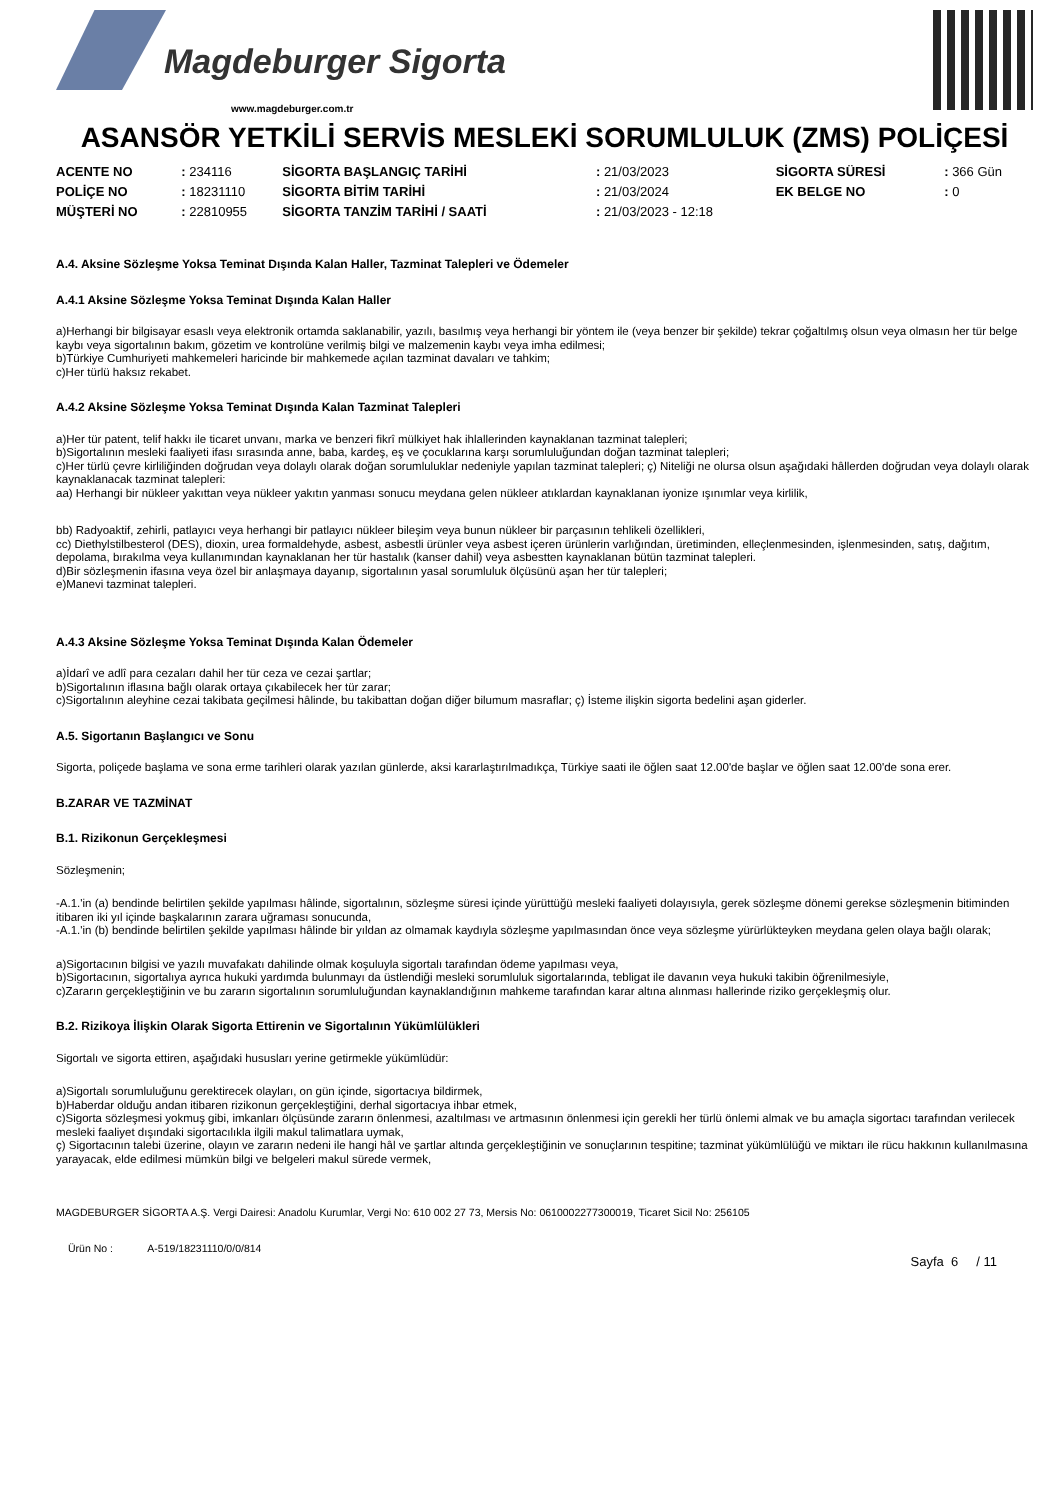Magdeburger Sigorta
www.magdeburger.com.tr
ASANSÖR YETKİLİ SERVİS MESLEKİ SORUMLULUK (ZMS) POLİÇESİ
| ACENTE NO | : 234116 | SİGORTA BAŞLANGIÇ TARİHİ | : 21/03/2023 | SİGORTA SÜRESİ | : 366 Gün |
| POLİÇE NO | : 18231110 | SİGORTA BİTİM TARİHİ | : 21/03/2024 | EK BELGE NO | : 0 |
| MÜŞTERİ NO | : 22810955 | SİGORTA TANZİM TARİHİ / SAATİ | : 21/03/2023 - 12:18 | | |
A.4. Aksine Sözleşme Yoksa Teminat Dışında Kalan Haller, Tazminat Talepleri ve Ödemeler
A.4.1 Aksine Sözleşme Yoksa Teminat Dışında Kalan Haller
a)Herhangi bir bilgisayar esaslı veya elektronik ortamda saklanabilir, yazılı, basılmış veya herhangi bir yöntem ile (veya benzer bir şekilde) tekrar çoğaltılmış olsun veya olmasın her tür belge kaybı veya sigortalının bakım, gözetim ve kontrolüne verilmiş bilgi ve malzemenin kaybı veya imha edilmesi;
b)Türkiye Cumhuriyeti mahkemeleri haricinde bir mahkemede açılan tazminat davaları ve tahkim;
c)Her türlü haksız rekabet.
A.4.2 Aksine Sözleşme Yoksa Teminat Dışında Kalan Tazminat Talepleri
a)Her tür patent, telif hakkı ile ticaret unvanı, marka ve benzeri fikrî mülkiyet hak ihlallerinden kaynaklanan tazminat talepleri;
b)Sigortalının mesleki faaliyeti ifası sırasında anne, baba, kardeş, eş ve çocuklarına karşı sorumluluğundan doğan tazminat talepleri;
c)Her türlü çevre kirliliğinden doğrudan veya dolaylı olarak doğan sorumluluklar nedeniyle yapılan tazminat talepleri; ç) Niteliği ne olursa olsun aşağıdaki hâllerden doğrudan veya dolaylı olarak kaynaklanacak tazminat talepleri:
aa) Herhangi bir nükleer yakıttan veya nükleer yakıtın yanması sonucu meydana gelen nükleer atıklardan kaynaklanan iyonize ışınımlar veya kirlilik,
bb) Radyoaktif, zehirli, patlayıcı veya herhangi bir patlayıcı nükleer bileşim veya bunun nükleer bir parçasının tehlikeli özellikleri,
cc) Diethylstilbesterol (DES), dioxin, urea formaldehyde, asbest, asbestli ürünler veya asbest içeren ürünlerin varlığından, üretiminden, elleçlenmesinden, işlenmesinden, satış, dağıtım, depolama, bırakılma veya kullanımından kaynaklanan her tür hastalık (kanser dahil) veya asbestten kaynaklanan bütün tazminat talepleri.
d)Bir sözleşmenin ifasına veya özel bir anlaşmaya dayanıp, sigortalının yasal sorumluluk ölçüsünü aşan her tür talepleri;
e)Manevi tazminat talepleri.
A.4.3 Aksine Sözleşme Yoksa Teminat Dışında Kalan Ödemeler
a)İdarî ve adlî para cezaları dahil her tür ceza ve cezai şartlar;
b)Sigortalının iflasına bağlı olarak ortaya çıkabilecek her tür zarar;
c)Sigortalının aleyhine cezai takibata geçilmesi hâlinde, bu takibattan doğan diğer bilumum masraflar; ç) İsteme ilişkin sigorta bedelini aşan giderler.
A.5. Sigortanın Başlangıcı ve Sonu
Sigorta, poliçede başlama ve sona erme tarihleri olarak yazılan günlerde, aksi kararlaştırılmadıkça, Türkiye saati ile öğlen saat 12.00'de başlar ve öğlen saat 12.00'de sona erer.
B.ZARAR VE TAZMİNAT
B.1. Rizikonun Gerçekleşmesi
Sözleşmenin;
-A.1.'in (a) bendinde belirtilen şekilde yapılması hâlinde, sigortalının, sözleşme süresi içinde yürüttüğü mesleki faaliyeti dolayısıyla, gerek sözleşme dönemi gerekse sözleşmenin bitiminden itibaren iki yıl içinde başkalarının zarara uğraması sonucunda,
-A.1.'in (b) bendinde belirtilen şekilde yapılması hâlinde bir yıldan az olmamak kaydıyla sözleşme yapılmasından önce veya sözleşme yürürlükteyken meydana gelen olaya bağlı olarak;
a)Sigortacının bilgisi ve yazılı muvafakatı dahilinde olmak koşuluyla sigortalı tarafından ödeme yapılması veya,
b)Sigortacının, sigortalıya ayrıca hukuki yardımda bulunmayı da üstlendiği mesleki sorumluluk sigortalarında, tebligat ile davanın veya hukuki takibin öğrenilmesiyle,
c)Zararın gerçekleştiğinin ve bu zararın sigortalının sorumluluğundan kaynaklandığının mahkeme tarafından karar altına alınması hallerinde riziko gerçekleşmiş olur.
B.2. Rizikoya İlişkin Olarak Sigorta Ettirenin ve Sigortalının Yükümlülükleri
Sigortalı ve sigorta ettiren, aşağıdaki hususları yerine getirmekle yükümlüdür:
a)Sigortalı sorumluluğunu gerektirecek olayları, on gün içinde, sigortacıya bildirmek,
b)Haberdar olduğu andan itibaren rizikonun gerçekleştiğini, derhal sigortacıya ihbar etmek,
c)Sigorta sözleşmesi yokmuş gibi, imkanları ölçüsünde zararın önlenmesi, azaltılması ve artmasının önlenmesi için gerekli her türlü önlemi almak ve bu amaçla sigortacı tarafından verilecek mesleki faaliyet dışındaki sigortacılıkla ilgili makul talimatlara uymak,
ç) Sigortacının talebi üzerine, olayın ve zararın nedeni ile hangi hâl ve şartlar altında gerçekleştiğinin ve sonuçlarının tespitine; tazminat yükümlülüğü ve miktarı ile rücu hakkının kullanılmasına yarayacak, elde edilmesi mümkün bilgi ve belgeleri makul sürede vermek,
MAGDEBURGER SİGORTA A.Ş. Vergi Dairesi: Anadolu Kurumlar, Vergi No: 610 002 27 73, Mersis No: 0610002277300019, Ticaret Sicil No: 256105
Ürün No : A-519/18231110/0/0/814
Sayfa 6 / 11